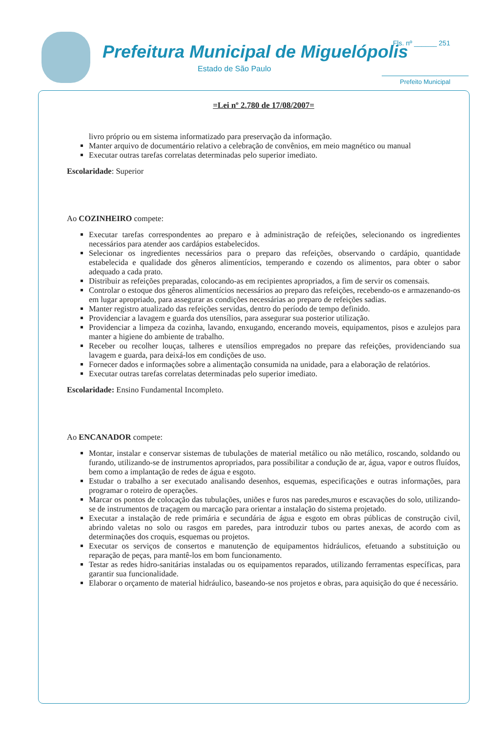Prefeitura Municipal de Miguelópolis
Estado de São Paulo
Fls. nº ______ 251
Prefeito Municipal
=Lei nº 2.780 de 17/08/2007=
livro próprio ou em sistema informatizado para preservação da informação.
Manter arquivo de documentário relativo a celebração de convênios, em meio magnético ou manual
Executar outras tarefas correlatas determinadas pelo superior imediato.
Escolaridade: Superior
Ao COZINHEIRO compete:
Executar tarefas correspondentes ao preparo e à administração de refeições, selecionando os ingredientes necessários para atender aos cardápios estabelecidos.
Selecionar os ingredientes necessários para o preparo das refeições, observando o cardápio, quantidade estabelecida e qualidade dos gêneros alimentícios, temperando e cozendo os alimentos, para obter o sabor adequado a cada prato.
Distribuir as refeições preparadas, colocando-as em recipientes apropriados, a fim de servir os comensais.
Controlar o estoque dos gêneros alimentícios necessários ao preparo das refeições, recebendo-os e armazenando-os em lugar apropriado, para assegurar as condições necessárias ao preparo de refeições sadias.
Manter registro atualizado das refeições servidas, dentro do período de tempo definido.
Providenciar a lavagem e guarda dos utensílios, para assegurar sua posterior utilização.
Providenciar a limpeza da cozinha, lavando, enxugando, encerando moveis, equipamentos, pisos e azulejos para manter a higiene do ambiente de trabalho.
Receber ou recolher louças, talheres e utensílios empregados no prepare das refeições, providenciando sua lavagem e guarda, para deixá-los em condições de uso.
Fornecer dados e informações sobre a alimentação consumida na unidade, para a elaboração de relatórios.
Executar outras tarefas correlatas determinadas pelo superior imediato.
Escolaridade: Ensino Fundamental Incompleto.
Ao ENCANADOR compete:
Montar, instalar e conservar sistemas de tubulações de material metálico ou não metálico, roscando, soldando ou furando, utilizando-se de instrumentos apropriados, para possibilitar a condução de ar, água, vapor e outros fluídos, bem como a implantação de redes de água e esgoto.
Estudar o trabalho a ser executado analisando desenhos, esquemas, especificações e outras informações, para programar o roteiro de operações.
Marcar os pontos de colocação das tubulações, uniões e furos nas paredes,muros e escavações do solo, utilizando-se de instrumentos de traçagem ou marcação para orientar a instalação do sistema projetado.
Executar a instalação de rede primária e secundária de água e esgoto em obras públicas de construção civil, abrindo valetas no solo ou rasgos em paredes, para introduzir tubos ou partes anexas, de acordo com as determinações dos croquis, esquemas ou projetos.
Executar os serviços de consertos e manutenção de equipamentos hidráulicos, efetuando a substituição ou reparação de peças, para mantê-los em bom funcionamento.
Testar as redes hidro-sanitárias instaladas ou os equipamentos reparados, utilizando ferramentas específicas, para garantir sua funcionalidade.
Elaborar o orçamento de material hidráulico, baseando-se nos projetos e obras, para aquisição do que é necessário.